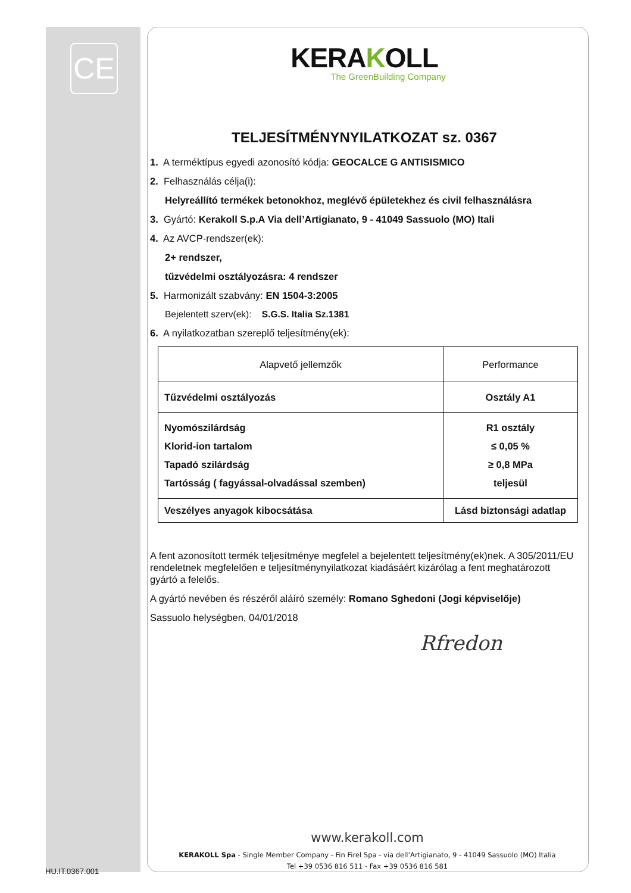CE
KERAKOLL
The GreenBuilding Company
TELJESÍTMÉNYNYILATKOZAT sz. 0367
1. A terméktípus egyedi azonosító kódja: GEOCALCE G ANTISISMICO
2. Felhasználás célja(i):
Helyreállító termékek betonokhoz, meglévő épületekhez és civil felhasználásra
3. Gyártó: Kerakoll S.p.A Via dell’Artigianato, 9 - 41049 Sassuolo (MO) Itali
4. Az AVCP-rendszer(ek):
2+ rendszer,
tűzvédelmi osztályozásra: 4 rendszer
5. Harmonizált szabvány: EN 1504-3:2005
Bejelentett szerv(ek): S.G.S. Italia Sz.1381
6. A nyilatkozatban szereplő teljesítmény(ek):
| Alapvető jellemzők | Performance |
| --- | --- |
| Tűzvédelmi osztályozás | Osztály A1 |
| Nyomószilárdság Klorid-ion tartalom Tapadó szilárdság Tartósság ( fagyással-olvadással szemben) | R1 osztály ≤ 0,05 % ≥ 0,8 MPa teljesül |
| Veszélyes anyagok kibocsátása | Lásd biztonsági adatlap |
A fent azonosított termék teljesítménye megfelel a bejelentett teljesítmény(ek)nek. A 305/2011/EU rendeletnek megfelelően e teljesítménynyilatkozat kiadásáért kizárólag a fent meghatározott gyártó a felelős.
A gyártó nevében és részéről aláíró személy: Romano Sghedoni (Jogi képviselője)
Sassuolo helységben, 04/01/2018
Rfredon
www.kerakoll.com
KERAKOLL Spa - Single Member Company - Fin Firel Spa - via dell’Artigianato, 9 - 41049 Sassuolo (MO) Italia
Tel +39 0536 816 511 - Fax +39 0536 816 581
HU.IT.0367.001